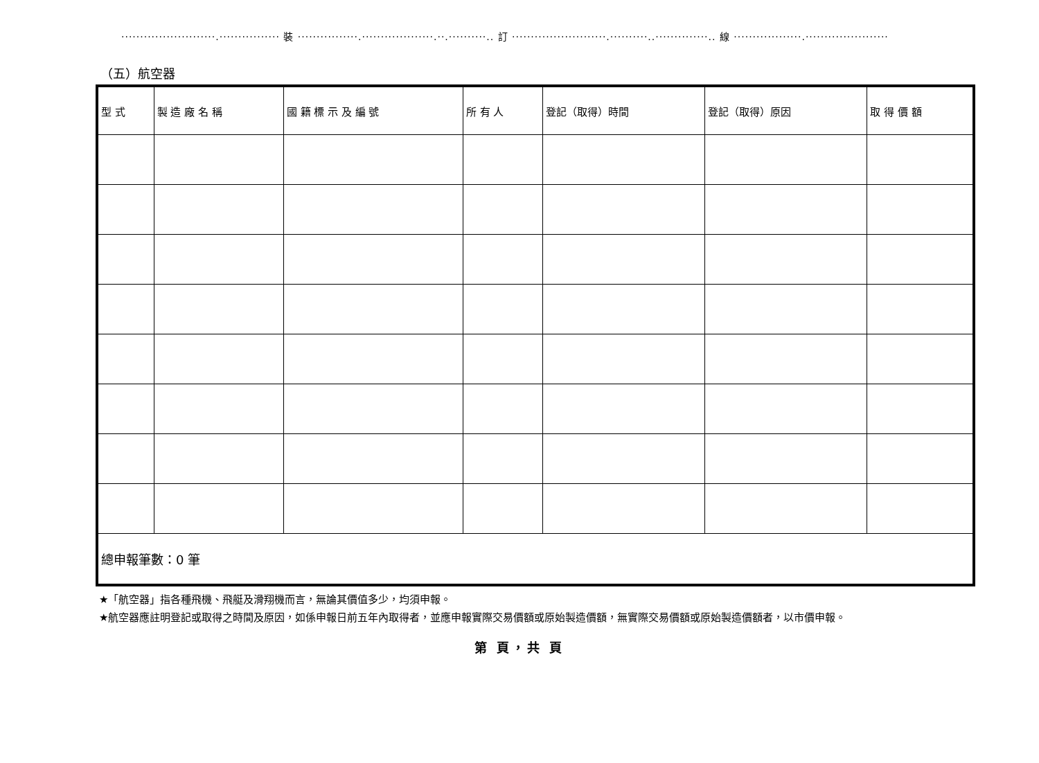·························.················ 裝 ················.···················.··.··········.. 訂 ·························.··········..··············.. 線 ··················.······················
（五）航空器
| 型 式 | 製 造 廠 名 稱 | 國 籍 標 示 及 編 號 | 所 有 人 | 登記（取得）時間 | 登記（取得）原因 | 取 得 價 額 |
| --- | --- | --- | --- | --- | --- | --- |
| 總申報筆數：0 筆 | | | | | | |
★「航空器」指各種飛機、飛艇及滑翔機而言，無論其價值多少，均須申報。
★航空器應註明登記或取得之時間及原因，如係申報日前五年內取得者，並應申報實際交易價額或原始製造價額，無實際交易價額或原始製造價額者，以市價申報。
第 頁，共 頁